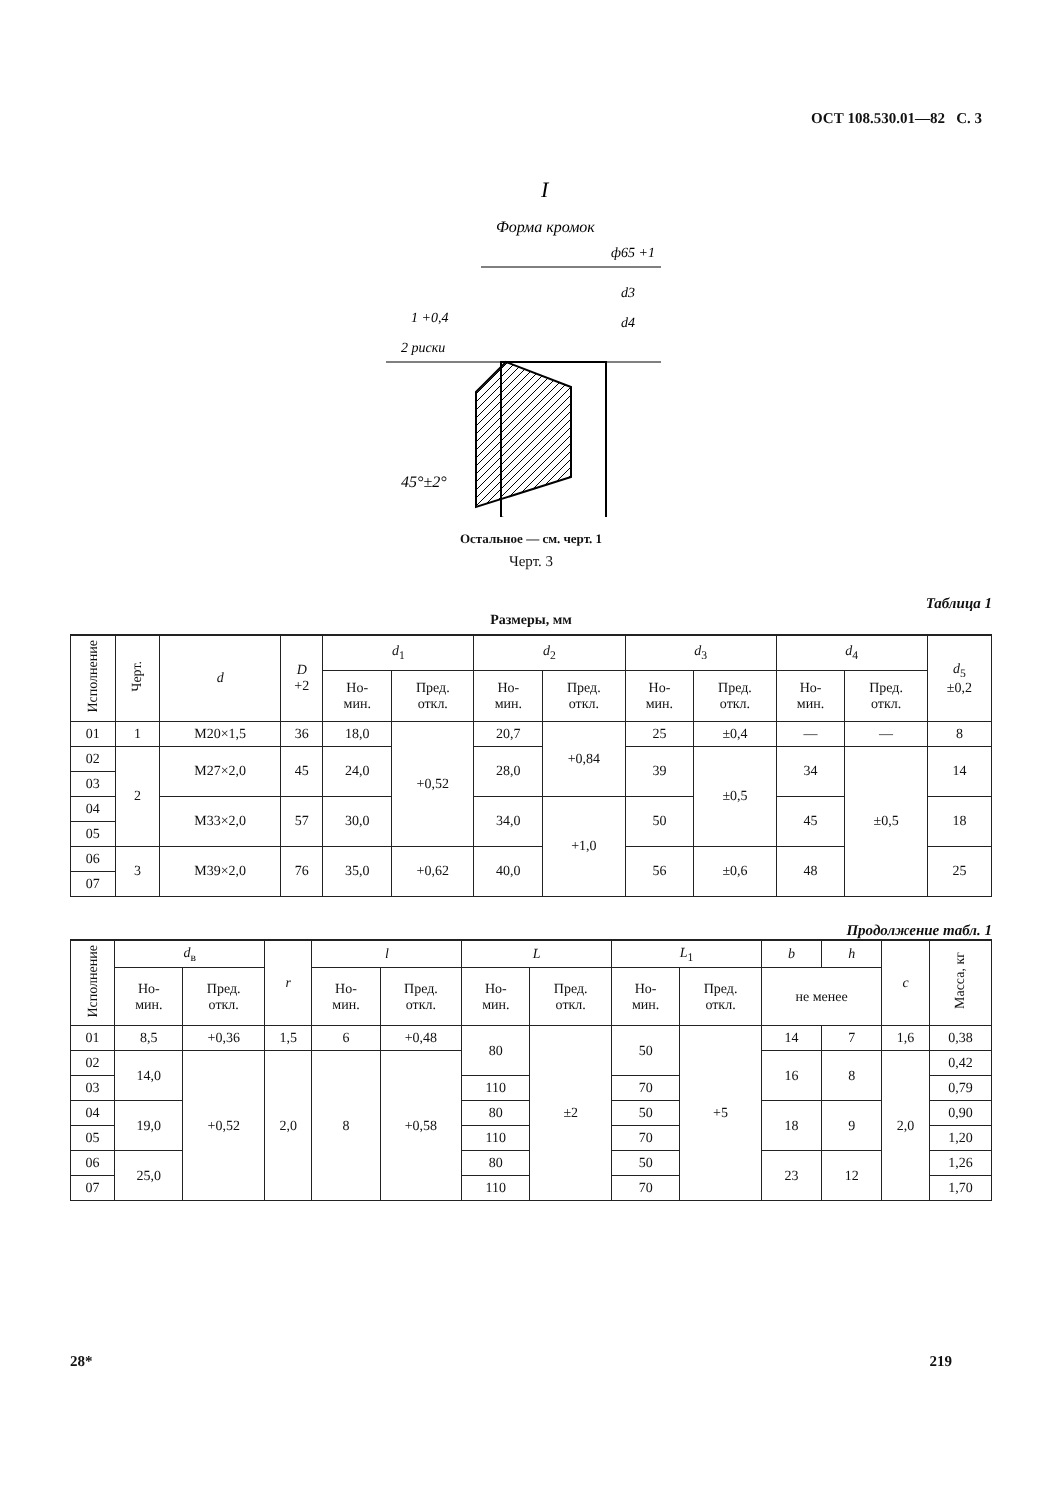ОСТ 108.530.01—82 С. 3
I
Форма кромок
ф65 +1
d3
d4
1 +0,4
2 риски
45°±2°
Остальное — см. черт. 1
Черт. 3
Таблица 1
Размеры, мм
| Исполнение | Черт. | d | D +2 | d<sub>1</sub> | | d<sub>2</sub> | | d<sub>3</sub> | | d<sub>4</sub> | | d<sub>5</sub> ±0,2 |
| --- | --- | --- | --- | --- | --- | --- | --- | --- | --- | --- | --- | --- |
| | | | | Но- мин. | Пред. откл. | Но- мин. | Пред. откл. | Но- мин. | Пред. откл. | Но- мин. | Пред. откл. | |
| 01 | 1 | M20×1,5 | 36 | 18,0 | +0,52 | 20,7 | +0,84 | 25 | ±0,4 | — | — | 8 |
| 02 | 2 | M27×2,0 | 45 | 24,0 | | 28,0 | | 39 | ±0,5 | 34 | ±0,5 | 14 |
| 03 | | | | | | | | | | | | |
| 04 | | M33×2,0 | 57 | 30,0 | | 34,0 | +1,0 | 50 | | 45 | | 18 |
| 05 | | | | | | | | | | | | |
| 06 | 3 | M39×2,0 | 76 | 35,0 | +0,62 | 40,0 | | 56 | ±0,6 | 48 | | 25 |
| 07 | | | | | | | | | | | | |
Продолжение табл. 1
| Исполнение | d<sub>в</sub> | | r | l | | L | | L<sub>1</sub> | | b | h | c | Масса, кг |
| --- | --- | --- | --- | --- | --- | --- | --- | --- | --- | --- | --- | --- | --- |
| | Но- мин. | Пред. откл. | | Но- мин. | Пред. откл. | Но- мин. | Пред. откл. | Но- мин. | Пред. откл. | не менее | | | |
| 01 | 8,5 | +0,36 | 1,5 | 6 | +0,48 | 80 | ±2 | 50 | +5 | 14 | 7 | 1,6 | 0,38 |
| 02 | 14,0 | +0,52 | 2,0 | 8 | +0,58 | | | | | 16 | 8 | 2,0 | 0,42 |
| 03 | | | | | | 110 | | 70 | | | | | 0,79 |
| 04 | 19,0 | | | | | 80 | | 50 | | 18 | 9 | | 0,90 |
| 05 | | | | | | 110 | | 70 | | | | | 1,20 |
| 06 | 25,0 | | | | | 80 | | 50 | | 23 | 12 | | 1,26 |
| 07 | | | | | | 110 | | 70 | | | | | 1,70 |
28* 219